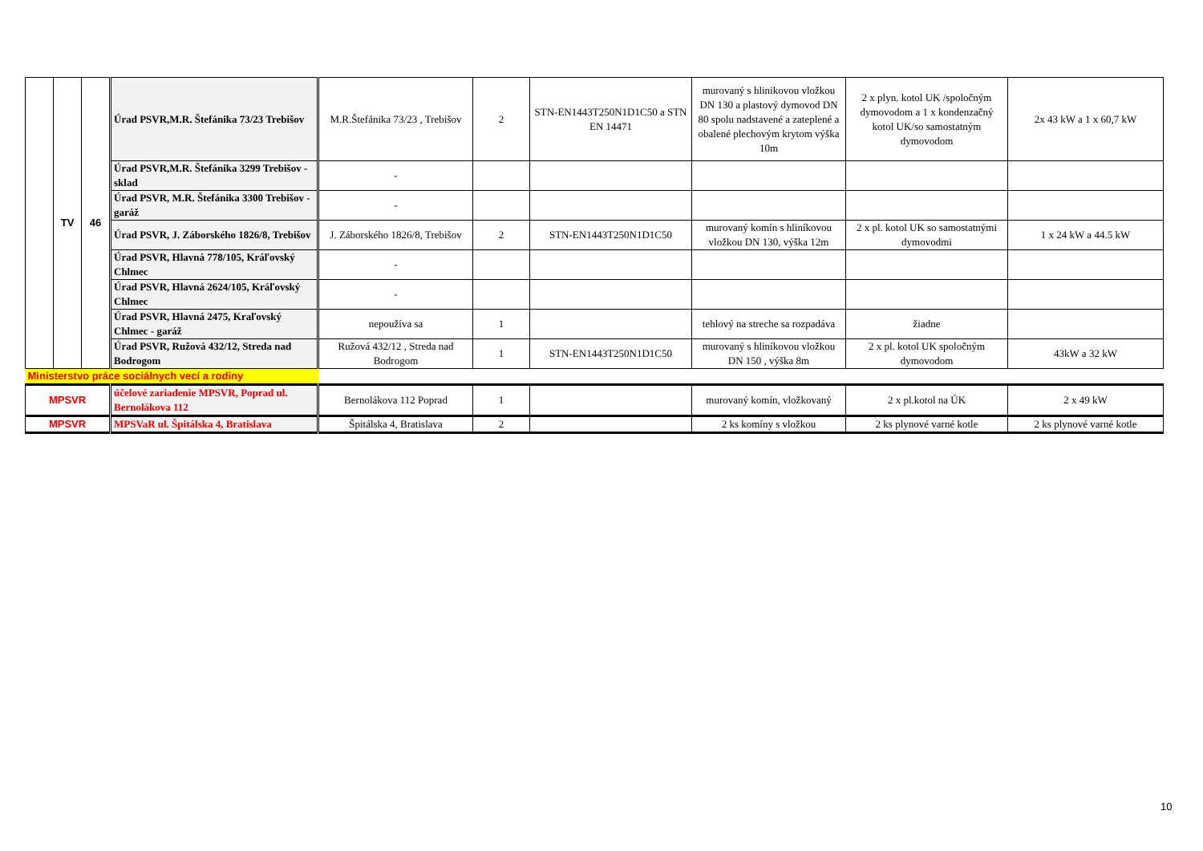| | TV | 46 | Úrad PSVR,M.R. Štefánika 73/23 Trebišov | M.R.Štefánika 73/23 , Trebišov | 2 | STN-EN1443T250N1D1C50 a STN EN 14471 | murovaný s hlinikovou vložkou DN 130 a plastový dymovod DN 80 spolu nadstavené a zateplené a obalené plechovým krytom výška 10m | 2 x plyn. kotol UK /spoločným dymovodom a 1 x kondenzačný kotol UK/so samostatným dymovodom | 2x 43 kW a 1 x 60,7 kW |
| | | | Úrad PSVR,M.R. Štefánika 3299 Trebišov - sklad | - | | | | | |
| | | | Úrad PSVR, M.R. Štefánika 3300 Trebišov - garáž | - | | | | | |
| | | | Úrad PSVR, J. Záborského 1826/8, Trebišov | J. Záborského 1826/8, Trebišov | 2 | STN-EN1443T250N1D1C50 | murovaný komín s hliníkovou vložkou DN 130, výška 12m | 2 x pl. kotol UK so samostatnými dymovodmi | 1 x 24 kW a 44.5 kW |
| | | | Úrad PSVR, Hlavná 778/105, Kráľovský Chlmec | - | | | | | |
| | | | Úrad PSVR, Hlavná 2624/105, Kráľovský Chlmec | - | | | | | |
| | | | Úrad PSVR, Hlavná 2475, Kraľovský Chlmec - garáž | nepoužíva sa | 1 | | tehlový na streche sa rozpadáva | žiadne | |
| | | | Úrad PSVR, Ružová 432/12, Streda nad Bodrogom | Ružová 432/12 , Streda nad Bodrogom | 1 | STN-EN1443T250N1D1C50 | murovaný s hliníkovou vložkou DN 150 , výška 8m | 2 x pl. kotol UK spoločným dymovodom | 43kW a 32 kW |
| Ministerstvo práce sociálnych vecí a rodiny | | | | | | | | | |
| MPSVR | | | účelové zariadenie MPSVR, Poprad ul. Bernolákova 112 | Bernolákova 112 Poprad | 1 | | murovaný komín, vložkovaný | 2 x pl.kotol na ÚK | 2 x 49 kW |
| MPSVR | | | MPSVaR ul. Špitálska 4, Bratislava | Špitálska 4, Bratislava | 2 | | 2 ks komíny s vložkou | 2 ks plynové varné kotle | 2 ks plynové varné kotle |
10